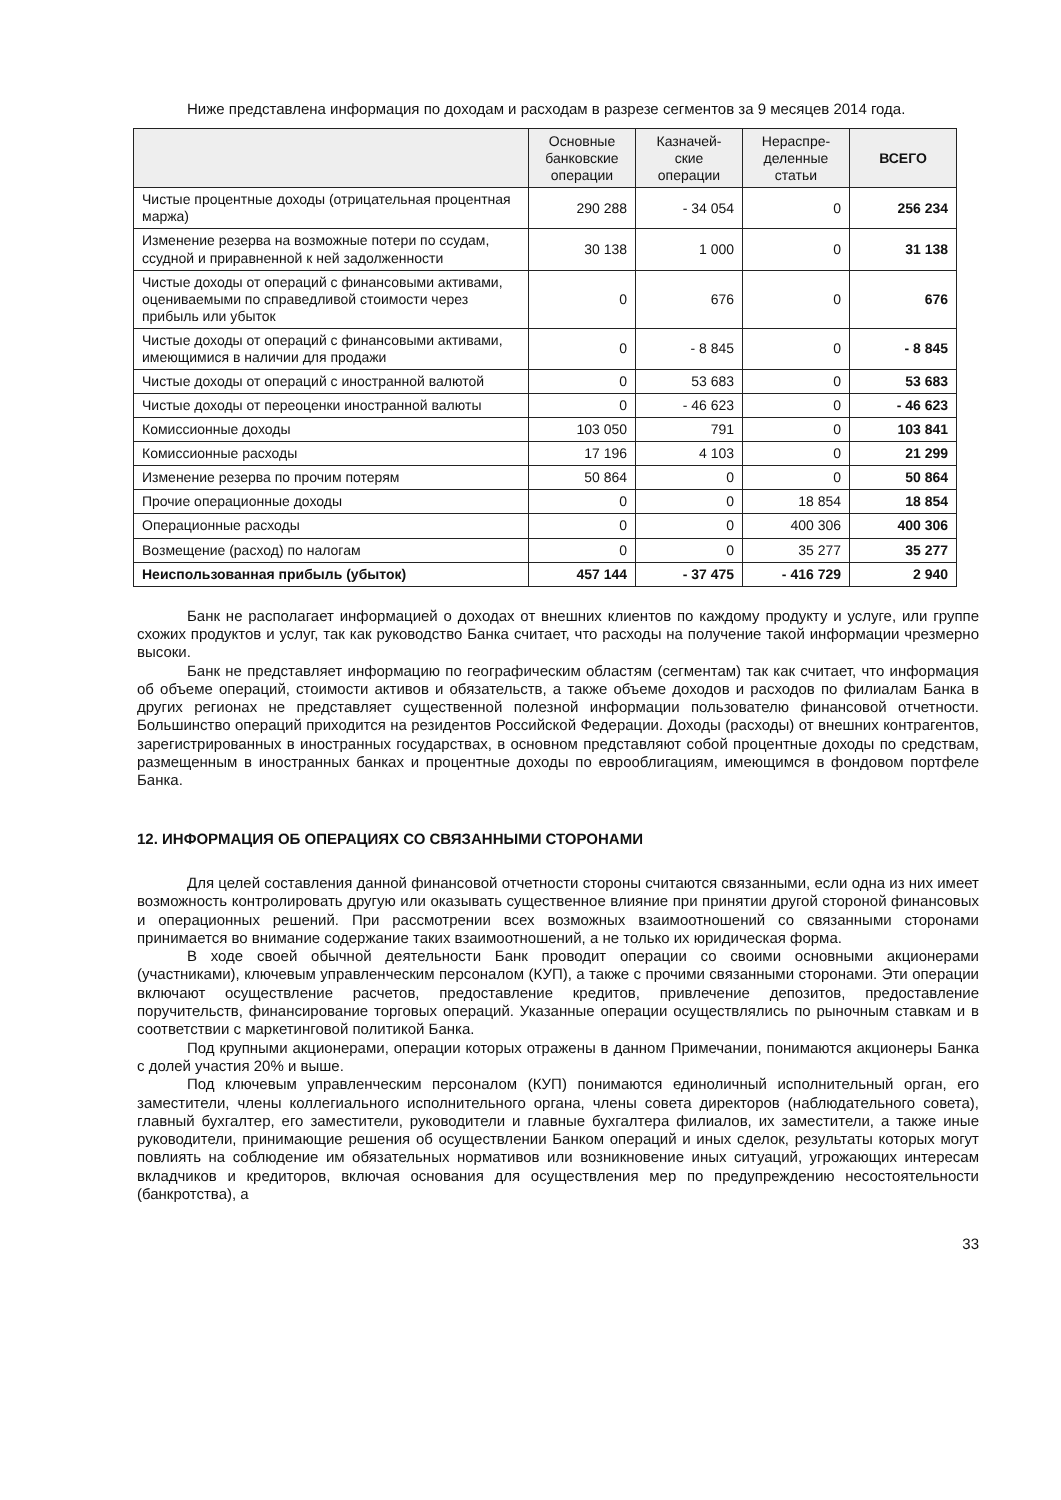Ниже представлена информация по доходам и расходам в разрезе сегментов за 9 месяцев 2014 года.
| | Основные банковские операции | Казначей-ские операции | Нераспре-деленные статьи | ВСЕГО |
| --- | --- | --- | --- | --- |
| Чистые процентные доходы (отрицательная процентная маржа) | 290 288 | - 34 054 | 0 | 256 234 |
| Изменение резерва на возможные потери по ссудам, ссудной и приравненной к ней задолженности | 30 138 | 1 000 | 0 | 31 138 |
| Чистые доходы от операций с финансовыми активами, оцениваемыми по справедливой стоимости через прибыль или убыток | 0 | 676 | 0 | 676 |
| Чистые доходы от операций с финансовыми активами, имеющимися в наличии для продажи | 0 | - 8 845 | 0 | - 8 845 |
| Чистые доходы от операций с иностранной валютой | 0 | 53 683 | 0 | 53 683 |
| Чистые доходы от переоценки иностранной валюты | 0 | - 46 623 | 0 | - 46 623 |
| Комиссионные доходы | 103 050 | 791 | 0 | 103 841 |
| Комиссионные расходы | 17 196 | 4 103 | 0 | 21 299 |
| Изменение резерва по прочим потерям | 50 864 | 0 | 0 | 50 864 |
| Прочие операционные доходы | 0 | 0 | 18 854 | 18 854 |
| Операционные расходы | 0 | 0 | 400 306 | 400 306 |
| Возмещение (расход) по налогам | 0 | 0 | 35 277 | 35 277 |
| Неиспользованная прибыль (убыток) | 457 144 | - 37 475 | - 416 729 | 2 940 |
Банк не располагает информацией о доходах от внешних клиентов по каждому продукту и услуге, или группе схожих продуктов и услуг, так как руководство Банка считает, что расходы на получение такой информации чрезмерно высоки.
Банк не представляет информацию по географическим областям (сегментам) так как считает, что информация об объеме операций, стоимости активов и обязательств, а также объеме доходов и расходов по филиалам Банка в других регионах не представляет существенной полезной информации пользователю финансовой отчетности. Большинство операций приходится на резидентов Российской Федерации. Доходы (расходы) от внешних контрагентов, зарегистрированных в иностранных государствах, в основном представляют собой процентные доходы по средствам, размещенным в иностранных банках и процентные доходы по еврооблигациям, имеющимся в фондовом портфеле Банка.
12. ИНФОРМАЦИЯ ОБ ОПЕРАЦИЯХ СО СВЯЗАННЫМИ СТОРОНАМИ
Для целей составления данной финансовой отчетности стороны считаются связанными, если одна из них имеет возможность контролировать другую или оказывать существенное влияние при принятии другой стороной финансовых и операционных решений. При рассмотрении всех возможных взаимоотношений со связанными сторонами принимается во внимание содержание таких взаимоотношений, а не только их юридическая форма.
В ходе своей обычной деятельности Банк проводит операции со своими основными акционерами (участниками), ключевым управленческим персоналом (КУП), а также с прочими связанными сторонами. Эти операции включают осуществление расчетов, предоставление кредитов, привлечение депозитов, предоставление поручительств, финансирование торговых операций. Указанные операции осуществлялись по рыночным ставкам и в соответствии с маркетинговой политикой Банка.
Под крупными акционерами, операции которых отражены в данном Примечании, понимаются акционеры Банка с долей участия 20% и выше.
Под ключевым управленческим персоналом (КУП) понимаются единоличный исполнительный орган, его заместители, члены коллегиального исполнительного органа, члены совета директоров (наблюдательного совета), главный бухгалтер, его заместители, руководители и главные бухгалтера филиалов, их заместители, а также иные руководители, принимающие решения об осуществлении Банком операций и иных сделок, результаты которых могут повлиять на соблюдение им обязательных нормативов или возникновение иных ситуаций, угрожающих интересам вкладчиков и кредиторов, включая основания для осуществления мер по предупреждению несостоятельности (банкротства), а
33